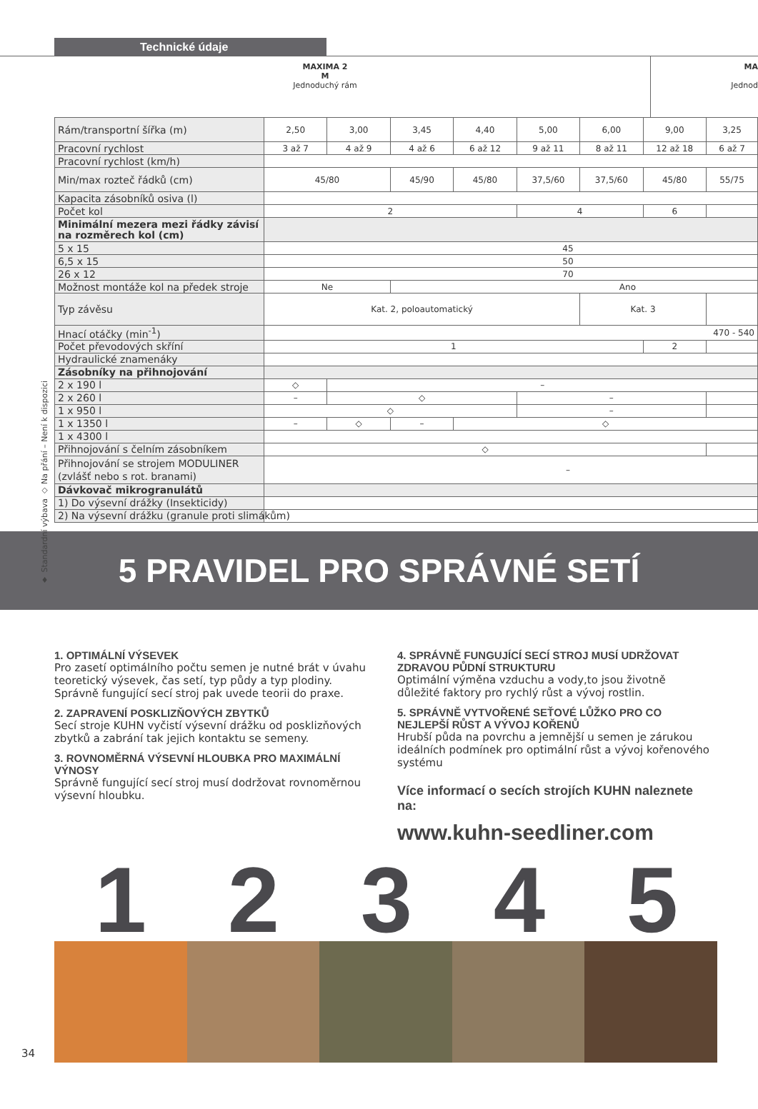Technické údaje
MAXIMA 2
M
Jednoduchý rám
MA
Jednod
♦ Standardní výbava ◇ Na přání – Není k dispozici
| Rám/transportní šířka (m) | 2,50 | 3,00 | 3,45 | 4,40 | 5,00 | 6,00 | 9,00 | 3,25 |
| Pracovní rychlost | 3 až 7 | 4 až 9 | 4 až 6 | 6 až 12 | 9 až 11 | 8 až 11 | 12 až 18 | 6 až 7 |
| Pracovní rychlost (km/h) | | | | | | | | |
| Min/max rozteč řádků (cm) | 45/80 | | 45/90 | 45/80 | 37,5/60 | 37,5/60 | 45/80 | 55/75 |
| Kapacita zásobníků osiva (l) | | | | | | | | |
| Počet kol | 2 | | | | 4 | | 6 | |
| Minimální mezera mezi řádky závisí na rozměrech kol (cm) | | | | | | | | |
| 5 x 15 | 45 | | | | | | | |
| 6,5 x 15 | 50 | | | | | | | |
| 26 x 12 | 70 | | | | | | | |
| Možnost montáže kol na předek stroje | Ne | | Ano | | | | | |
| Typ závěsu | Kat. 2, poloautomatický | | | | | Kat. 3 | | |
| Hnací otáčky (min<sup>-1</sup>) | 470 - 540 | | | | | | | |
| Počet převodových skříní | 1 | | | | | | 2 | |
| Hydraulické znamenáky | | | | | | | | |
| Zásobníky na přihnojování | | | | | | | | |
| 2 x 190 l | ◇ | – | | | | | | |
| 2 x 260 l | – | ◇ | | | – | | | |
| 1 x 950 l | ◇ | | | | – | | | |
| 1 x 1350 l | – | ◇ | – | ◇ | | | | |
| 1 x 4300 l | | | | | | | | |
| Přihnojování s čelním zásobníkem | ◇ | | | | | | | |
| Přihnojování se strojem MODULINER (zvlášť nebo s rot. branami) | – | | | | | | | |
| Dávkovač mikrogranulátů | | | | | | | | |
| 1) Do výsevní drážky (Insekticidy) | | | | | | | | |
| 2) Na výsevní drážku (granule proti slimákům) | | | | | | | | |
5 PRAVIDEL PRO SPRÁVNÉ SETÍ
1. OPTIMÁLNÍ VÝSEVEK
Pro zasetí optimálního počtu semen je nutné brát v úvahu teoretický výsevek, čas setí, typ půdy a typ plodiny. Správně fungující secí stroj pak uvede teorii do praxe.
2. ZAPRAVENÍ POSKLIZŇOVÝCH ZBYTKŮ
Secí stroje KUHN vyčistí výsevní drážku od posklizňových zbytků a zabrání tak jejich kontaktu se semeny.
3. ROVNOMĚRNÁ VÝSEVNÍ HLOUBKA PRO MAXIMÁLNÍ VÝNOSY
Správně fungující secí stroj musí dodržovat rovnoměrnou výsevní hloubku.
4. SPRÁVNĚ FUNGUJÍCÍ SECÍ STROJ MUSÍ UDRŽOVAT ZDRAVOU PŮDNÍ STRUKTURU
Optimální výměna vzduchu a vody,to jsou životně důležité faktory pro rychlý růst a vývoj rostlin.
5. SPRÁVNĚ VYTVOŘENÉ SEŤOVÉ LŮŽKO PRO CO NEJLEPŠÍ RŮST A VÝVOJ KOŘENŮ
Hrubší půda na povrchu a jemnější u semen je zárukou ideálních podmínek pro optimální růst a vývoj kořenového systému
Více informací o secích strojích KUHN naleznete na:
www.kuhn-seedliner.com
1 2 3 4 5
34